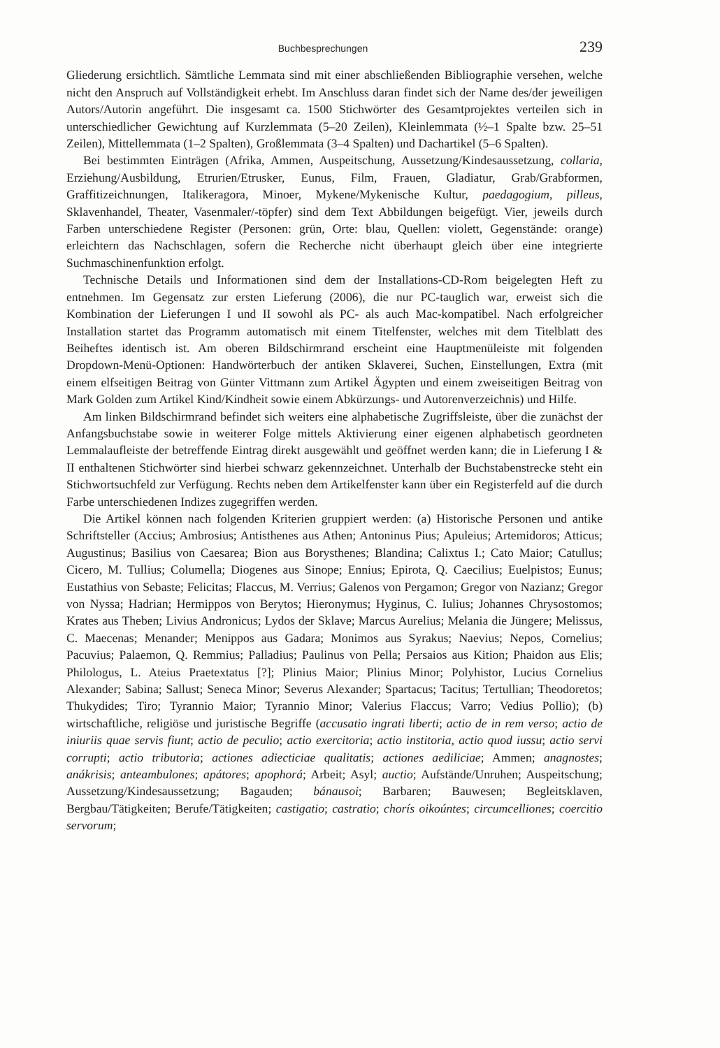Buchbesprechungen 239
Gliederung ersichtlich. Sämtliche Lemmata sind mit einer abschließenden Bibliographie versehen, welche nicht den Anspruch auf Vollständigkeit erhebt. Im Anschluss daran findet sich der Name des/der jeweiligen Autors/Autorin angeführt. Die insgesamt ca. 1500 Stichwörter des Gesamtprojektes verteilen sich in unterschiedlicher Gewichtung auf Kurzlemmata (5–20 Zeilen), Kleinlemmata (½–1 Spalte bzw. 25–51 Zeilen), Mittellemmata (1–2 Spalten), Großlemmata (3–4 Spalten) und Dachartikel (5–6 Spalten).
Bei bestimmten Einträgen (Afrika, Ammen, Auspeitschung, Aussetzung/Kindesaussetzung, collaria, Erziehung/Ausbildung, Etrurien/Etrusker, Eunus, Film, Frauen, Gladiatur, Grab/Grabformen, Graffitizeichnungen, Italikeragora, Minoer, Mykene/Mykenische Kultur, paedagogium, pilleus, Sklavenhandel, Theater, Vasenmaler/-töpfer) sind dem Text Abbildungen beigefügt. Vier, jeweils durch Farben unterschiedene Register (Personen: grün, Orte: blau, Quellen: violett, Gegenstände: orange) erleichtern das Nachschlagen, sofern die Recherche nicht überhaupt gleich über eine integrierte Suchmaschinenfunktion erfolgt.
Technische Details und Informationen sind dem der Installations-CD-Rom beigelegten Heft zu entnehmen. Im Gegensatz zur ersten Lieferung (2006), die nur PC-tauglich war, erweist sich die Kombination der Lieferungen I und II sowohl als PC- als auch Mac-kompatibel. Nach erfolgreicher Installation startet das Programm automatisch mit einem Titelfenster, welches mit dem Titelblatt des Beiheftes identisch ist. Am oberen Bildschirmrand erscheint eine Hauptmenüleiste mit folgenden Dropdown-Menü-Optionen: Handwörterbuch der antiken Sklaverei, Suchen, Einstellungen, Extra (mit einem elfseitigen Beitrag von Günter Vittmann zum Artikel Ägypten und einem zweiseitigen Beitrag von Mark Golden zum Artikel Kind/Kindheit sowie einem Abkürzungs- und Autorenverzeichnis) und Hilfe.
Am linken Bildschirmrand befindet sich weiters eine alphabetische Zugriffsleiste, über die zunächst der Anfangsbuchstabe sowie in weiterer Folge mittels Aktivierung einer eigenen alphabetisch geordneten Lemmalaufleiste der betreffende Eintrag direkt ausgewählt und geöffnet werden kann; die in Lieferung I & II enthaltenen Stichwörter sind hierbei schwarz gekennzeichnet. Unterhalb der Buchstabenstrecke steht ein Stichwortsuchfeld zur Verfügung. Rechts neben dem Artikelfenster kann über ein Registerfeld auf die durch Farbe unterschiedenen Indizes zugegriffen werden.
Die Artikel können nach folgenden Kriterien gruppiert werden: (a) Historische Personen und antike Schriftsteller (Accius; Ambrosius; Antisthenes aus Athen; Antoninus Pius; Apuleius; Artemidoros; Atticus; Augustinus; Basilius von Caesarea; Bion aus Borysthenes; Blandina; Calixtus I.; Cato Maior; Catullus; Cicero, M. Tullius; Columella; Diogenes aus Sinope; Ennius; Epirota, Q. Caecilius; Euelpistos; Eunus; Eustathius von Sebaste; Felicitas; Flaccus, M. Verrius; Galenos von Pergamon; Gregor von Nazianz; Gregor von Nyssa; Hadrian; Hermippos von Berytos; Hieronymus; Hyginus, C. Iulius; Johannes Chrysostomos; Krates aus Theben; Livius Andronicus; Lydos der Sklave; Marcus Aurelius; Melania die Jüngere; Melissus, C. Maecenas; Menander; Menippos aus Gadara; Monimos aus Syrakus; Naevius; Nepos, Cornelius; Pacuvius; Palaemon, Q. Remmius; Palladius; Paulinus von Pella; Persaios aus Kition; Phaidon aus Elis; Philologus, L. Ateius Praetextatus [?]; Plinius Maior; Plinius Minor; Polyhistor, Lucius Cornelius Alexander; Sabina; Sallust; Seneca Minor; Severus Alexander; Spartacus; Tacitus; Tertullian; Theodoretos; Thukydides; Tiro; Tyrannio Maior; Tyrannio Minor; Valerius Flaccus; Varro; Vedius Pollio); (b) wirtschaftliche, religiöse und juristische Begriffe (accusatio ingrati liberti; actio de in rem verso; actio de iniuriis quae servis fiunt; actio de peculio; actio exercitoria; actio institoria, actio quod iussu; actio servi corrupti; actio tributoria; actiones adiecticiae qualitatis; actiones aediliciae; Ammen; anagnostes; anákrisis; anteambulones; apátores; apophorá; Arbeit; Asyl; auctio; Aufstände/Unruhen; Auspeitschung; Aussetzung/Kindesaussetzung; Bagauden; bánausoi; Barbaren; Bauwesen; Begleitsklaven, Bergbau/Tätigkeiten; Berufe/Tätigkeiten; castigatio; castratio; chorís oikoúntes; circumcelliones; coercitio servorum;